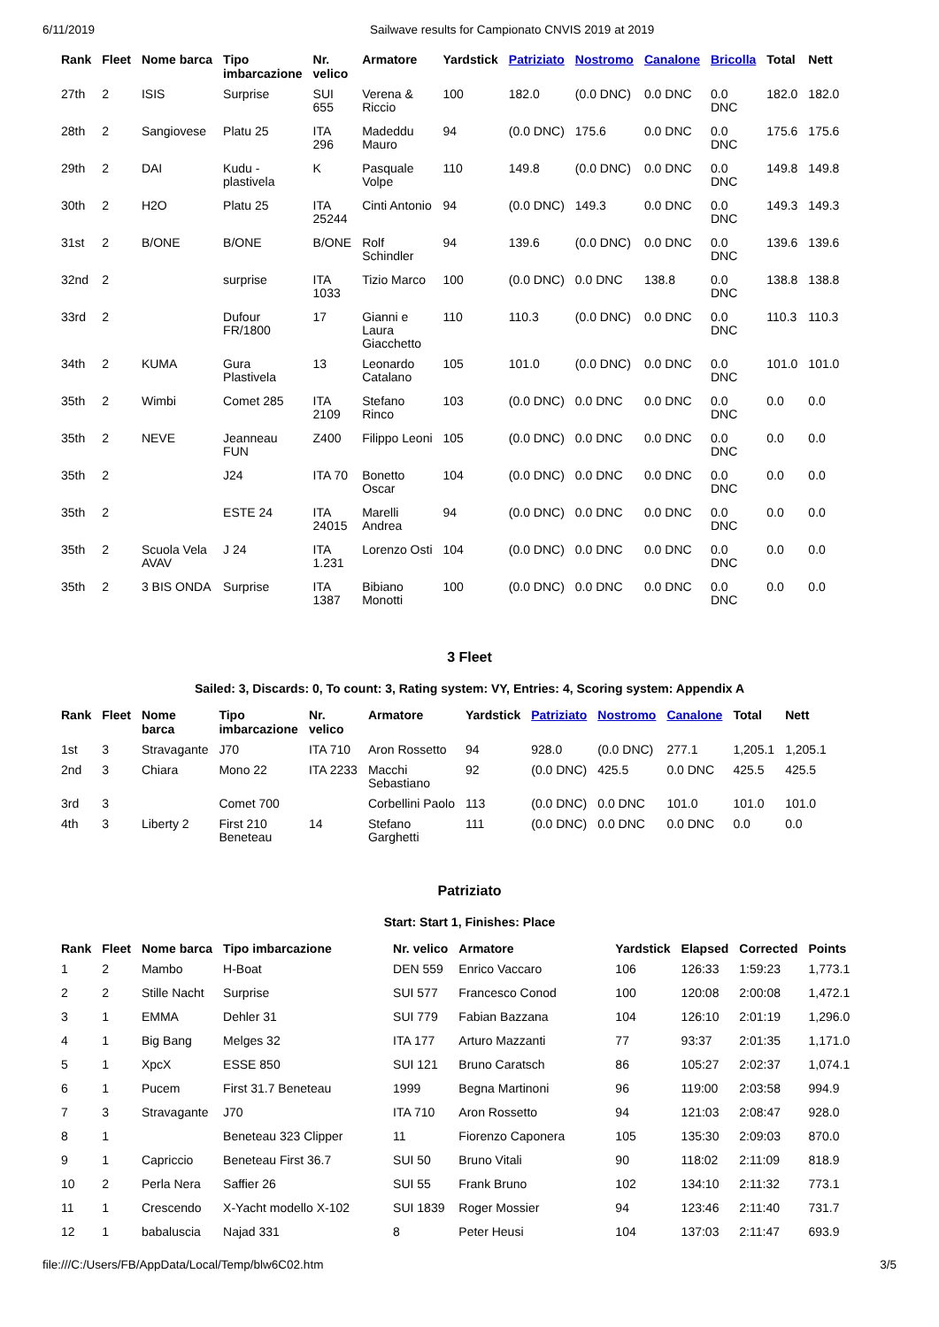6/11/2019 Sailwave results for Campionato CNVIS 2019 at 2019
| Rank | Fleet | Nome barca | Tipo imbarcazione | Nr. velico | Armatore | Yardstick | Patriziato | Nostromo | Canalone | Bricolla | Total | Nett |
| --- | --- | --- | --- | --- | --- | --- | --- | --- | --- | --- | --- | --- |
| 27th | 2 | ISIS | Surprise | SUI 655 | Verena & Riccio | 100 | 182.0 | (0.0 DNC) | 0.0 DNC | 0.0 DNC | 182.0 | 182.0 |
| 28th | 2 | Sangiovese | Platu 25 | ITA 296 | Madeddu Mauro | 94 | (0.0 DNC) | 175.6 | 0.0 DNC | 0.0 DNC | 175.6 | 175.6 |
| 29th | 2 | DAI | Kudu - plastivela | K | Pasquale Volpe | 110 | 149.8 | (0.0 DNC) | 0.0 DNC | 0.0 DNC | 149.8 | 149.8 |
| 30th | 2 | H2O | Platu 25 | ITA 25244 | Cinti Antonio | 94 | (0.0 DNC) | 149.3 | 0.0 DNC | 0.0 DNC | 149.3 | 149.3 |
| 31st | 2 | B/ONE | B/ONE | B/ONE | Rolf Schindler | 94 | 139.6 | (0.0 DNC) | 0.0 DNC | 0.0 DNC | 139.6 | 139.6 |
| 32nd | 2 | | surprise | ITA 1033 | Tizio Marco | 100 | (0.0 DNC) | 0.0 DNC | 138.8 | 0.0 DNC | 138.8 | 138.8 |
| 33rd | 2 | | Dufour FR/1800 | 17 | Gianni e Laura Giacchetto | 110 | 110.3 | (0.0 DNC) | 0.0 DNC | 0.0 DNC | 110.3 | 110.3 |
| 34th | 2 | KUMA | Gura Plastivela | 13 | Leonardo Catalano | 105 | 101.0 | (0.0 DNC) | 0.0 DNC | 0.0 DNC | 101.0 | 101.0 |
| 35th | 2 | Wimbi | Comet 285 | ITA 2109 | Stefano Rinco | 103 | (0.0 DNC) | 0.0 DNC | 0.0 DNC | 0.0 DNC | 0.0 | 0.0 |
| 35th | 2 | NEVE | Jeanneau FUN | Z400 | Filippo Leoni | 105 | (0.0 DNC) | 0.0 DNC | 0.0 DNC | 0.0 DNC | 0.0 | 0.0 |
| 35th | 2 | | J24 | ITA 70 | Bonetto Oscar | 104 | (0.0 DNC) | 0.0 DNC | 0.0 DNC | 0.0 DNC | 0.0 | 0.0 |
| 35th | 2 | | ESTE 24 | ITA 24015 | Marelli Andrea | 94 | (0.0 DNC) | 0.0 DNC | 0.0 DNC | 0.0 DNC | 0.0 | 0.0 |
| 35th | 2 | Scuola Vela AVAV | J 24 | ITA 1.231 | Lorenzo Osti | 104 | (0.0 DNC) | 0.0 DNC | 0.0 DNC | 0.0 DNC | 0.0 | 0.0 |
| 35th | 2 | 3 BIS ONDA | Surprise | ITA 1387 | Bibiano Monotti | 100 | (0.0 DNC) | 0.0 DNC | 0.0 DNC | 0.0 DNC | 0.0 | 0.0 |
3 Fleet
Sailed: 3, Discards: 0, To count: 3, Rating system: VY, Entries: 4, Scoring system: Appendix A
| Rank | Fleet | Nome barca | Tipo imbarcazione | Nr. velico | Armatore | Yardstick | Patriziato | Nostromo | Canalone | Total | Nett |
| --- | --- | --- | --- | --- | --- | --- | --- | --- | --- | --- | --- |
| 1st | 3 | Stravagante | J70 | ITA 710 | Aron Rossetto | 94 | 928.0 | (0.0 DNC) | 277.1 | 1,205.1 | 1,205.1 |
| 2nd | 3 | Chiara | Mono 22 | ITA 2233 | Macchi Sebastiano | 92 | (0.0 DNC) | 425.5 | 0.0 DNC | 425.5 | 425.5 |
| 3rd | 3 | | Comet 700 | | Corbellini Paolo | 113 | (0.0 DNC) | 0.0 DNC | 101.0 | 101.0 | 101.0 |
| 4th | 3 | Liberty 2 | First 210 Beneteau | 14 | Stefano Garghetti | 111 | (0.0 DNC) | 0.0 DNC | 0.0 DNC | 0.0 | 0.0 |
Patriziato
Start: Start 1, Finishes: Place
| Rank | Fleet | Nome barca | Tipo imbarcazione | Nr. velico | Armatore | Yardstick | Elapsed | Corrected | Points |
| --- | --- | --- | --- | --- | --- | --- | --- | --- | --- |
| 1 | 2 | Mambo | H-Boat | DEN 559 | Enrico Vaccaro | 106 | 126:33 | 1:59:23 | 1,773.1 |
| 2 | 2 | Stille Nacht | Surprise | SUI 577 | Francesco Conod | 100 | 120:08 | 2:00:08 | 1,472.1 |
| 3 | 1 | EMMA | Dehler 31 | SUI 779 | Fabian Bazzana | 104 | 126:10 | 2:01:19 | 1,296.0 |
| 4 | 1 | Big Bang | Melges 32 | ITA 177 | Arturo Mazzanti | 77 | 93:37 | 2:01:35 | 1,171.0 |
| 5 | 1 | XpcX | ESSE 850 | SUI 121 | Bruno Caratsch | 86 | 105:27 | 2:02:37 | 1,074.1 |
| 6 | 1 | Pucem | First 31.7 Beneteau | 1999 | Begna Martinoni | 96 | 119:00 | 2:03:58 | 994.9 |
| 7 | 3 | Stravagante | J70 | ITA 710 | Aron Rossetto | 94 | 121:03 | 2:08:47 | 928.0 |
| 8 | 1 | | Beneteau 323 Clipper | 11 | Fiorenzo Caponera | 105 | 135:30 | 2:09:03 | 870.0 |
| 9 | 1 | Capriccio | Beneteau First 36.7 | SUI 50 | Bruno Vitali | 90 | 118:02 | 2:11:09 | 818.9 |
| 10 | 2 | Perla Nera | Saffier 26 | SUI 55 | Frank Bruno | 102 | 134:10 | 2:11:32 | 773.1 |
| 11 | 1 | Crescendo | X-Yacht modello X-102 | SUI 1839 | Roger Mossier | 94 | 123:46 | 2:11:40 | 731.7 |
| 12 | 1 | babaluscia | Najad 331 | 8 | Peter Heusi | 104 | 137:03 | 2:11:47 | 693.9 |
file:///C:/Users/FB/AppData/Local/Temp/blw6C02.htm 3/5